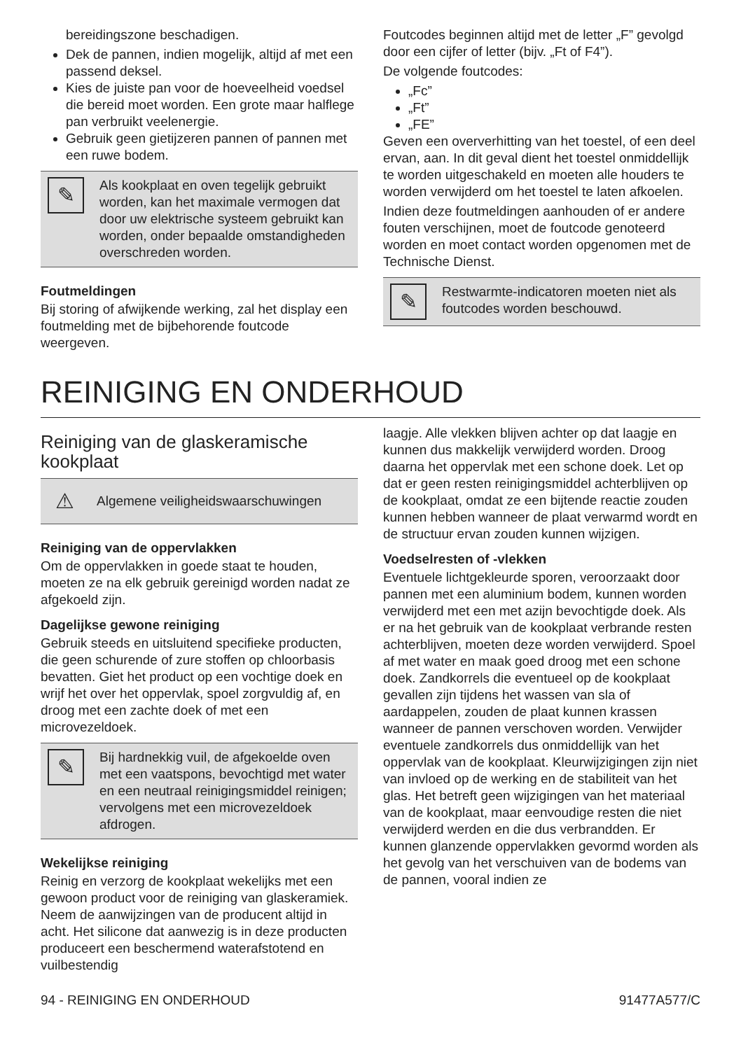bereidingszone beschadigen.
Dek de pannen, indien mogelijk, altijd af met een passend deksel.
Kies de juiste pan voor de hoeveelheid voedsel die bereid moet worden. Een grote maar halflege pan verbruikt veelenergie.
Gebruik geen gietijzeren pannen of pannen met een ruwe bodem.
✎
Als kookplaat en oven tegelijk gebruikt worden, kan het maximale vermogen dat door uw elektrische systeem gebruikt kan worden, onder bepaalde omstandigheden overschreden worden.
Foutmeldingen
Bij storing of afwijkende werking, zal het display een foutmelding met de bijbehorende foutcode weergeven.
Foutcodes beginnen altijd met de letter „F” gevolgd door een cijfer of letter (bijv. „Ft of F4”).
De volgende foutcodes:
„Fc”
„Ft”
„FE”
Geven een oververhitting van het toestel, of een deel ervan, aan. In dit geval dient het toestel onmiddellijk te worden uitgeschakeld en moeten alle houders te worden verwijderd om het toestel te laten afkoelen.
Indien deze foutmeldingen aanhouden of er andere fouten verschijnen, moet de foutcode genoteerd worden en moet contact worden opgenomen met de Technische Dienst.
✎
Restwarmte-indicatoren moeten niet als foutcodes worden beschouwd.
REINIGING EN ONDERHOUD
Reiniging van de glaskeramische kookplaat
⚠
Algemene veiligheidswaarschuwingen
Reiniging van de oppervlakken
Om de oppervlakken in goede staat te houden, moeten ze na elk gebruik gereinigd worden nadat ze afgekoeld zijn.
Dagelijkse gewone reiniging
Gebruik steeds en uitsluitend specifieke producten, die geen schurende of zure stoffen op chloorbasis bevatten. Giet het product op een vochtige doek en wrijf het over het oppervlak, spoel zorgvuldig af, en droog met een zachte doek of met een microvezeldoek.
✎
Bij hardnekkig vuil, de afgekoelde oven met een vaatspons, bevochtigd met water en een neutraal reinigingsmiddel reinigen; vervolgens met een microvezeldoek afdrogen.
Wekelijkse reiniging
Reinig en verzorg de kookplaat wekelijks met een gewoon product voor de reiniging van glaskeramiek. Neem de aanwijzingen van de producent altijd in acht. Het silicone dat aanwezig is in deze producten produceert een beschermend waterafstotend en vuilbestendig
laagje. Alle vlekken blijven achter op dat laagje en kunnen dus makkelijk verwijderd worden. Droog daarna het oppervlak met een schone doek. Let op dat er geen resten reinigingsmiddel achterblijven op de kookplaat, omdat ze een bijtende reactie zouden kunnen hebben wanneer de plaat verwarmd wordt en de structuur ervan zouden kunnen wijzigen.
Voedselresten of -vlekken
Eventuele lichtgekleurde sporen, veroorzaakt door pannen met een aluminium bodem, kunnen worden verwijderd met een met azijn bevochtigde doek. Als er na het gebruik van de kookplaat verbrande resten achterblijven, moeten deze worden verwijderd. Spoel af met water en maak goed droog met een schone doek. Zandkorrels die eventueel op de kookplaat gevallen zijn tijdens het wassen van sla of aardappelen, zouden de plaat kunnen krassen wanneer de pannen verschoven worden. Verwijder eventuele zandkorrels dus onmiddellijk van het oppervlak van de kookplaat. Kleurwijzigingen zijn niet van invloed op de werking en de stabiliteit van het glas. Het betreft geen wijzigingen van het materiaal van de kookplaat, maar eenvoudige resten die niet verwijderd werden en die dus verbrandden. Er kunnen glanzende oppervlakken gevormd worden als het gevolg van het verschuiven van de bodems van de pannen, vooral indien ze
94 - REINIGING EN ONDERHOUD 91477A577/C